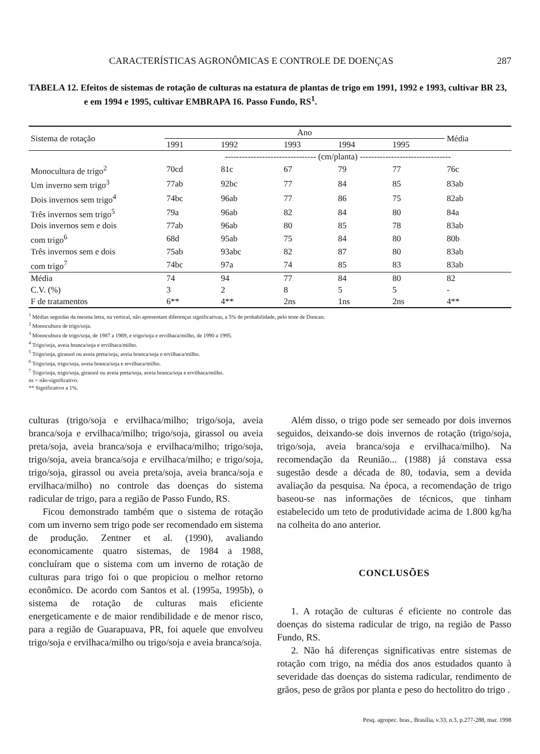CARACTERÍSTICAS AGRONÔMICAS E CONTROLE DE DOENÇAS 287
TABELA 12. Efeitos de sistemas de rotação de culturas na estatura de plantas de trigo em 1991, 1992 e 1993, cultivar BR 23, e em 1994 e 1995, cultivar EMBRAPA 16. Passo Fundo, RS<sup>1</sup>.
| Sistema de rotação | Ano | | | | | Média |
| --- | --- | --- | --- | --- | --- | --- |
| | 1991 | 1992 | 1993 | 1994 | 1995 | |
| | -------------------------------- (cm/planta) -------------------------------- | | | | | |
| Monocultura de trigo<sup>2</sup> | 70cd | 81c | 67 | 79 | 77 | 76c |
| Um inverno sem trigo<sup>3</sup> | 77ab | 92bc | 77 | 84 | 85 | 83ab |
| Dois invernos sem trigo<sup>4</sup> | 74bc | 96ab | 77 | 86 | 75 | 82ab |
| Três invernos sem trigo<sup>5</sup> | 79a | 96ab | 82 | 84 | 80 | 84a |
| Dois invernos sem e dois | 77ab | 96ab | 80 | 85 | 78 | 83ab |
| com trigo<sup>6</sup> | 68d | 95ab | 75 | 84 | 80 | 80b |
| Três invernos sem e dois | 75ab | 93abc | 82 | 87 | 80 | 83ab |
| com trigo<sup>7</sup> | 74bc | 97a | 74 | 85 | 83 | 83ab |
| Média | 74 | 94 | 77 | 84 | 80 | 82 |
| C.V. (%) | 3 | 2 | 8 | 5 | 5 | - |
| F de tratamentos | 6** | 4** | 2ns | 1ns | 2ns | 4** |
<sup>1</sup> Médias seguidas da mesma letra, na vertical, não apresentam diferenças significativas, a 5% de probabilidade, pelo teste de Duncan.
<sup>2</sup> Monocultura de trigo/soja.
<sup>3</sup> Monocultura de trigo/soja, de 1987 a 1989, e trigo/soja e ervilhaca/milho, de 1990 a 1995.
<sup>4</sup> Trigo/soja, aveia branca/soja e ervilhaca/milho.
<sup>5</sup> Trigo/soja, girassol ou aveia preta/soja, aveia branca/soja e ervilhaca/milho.
<sup>6</sup> Trigo/soja, trigo/soja, aveia branca/soja e ervilhaca/milho.
<sup>7</sup> Trigo/soja, trigo/soja, girassol ou aveia preta/soja, aveia branca/soja e ervilhaca/milho.
ns = não-significativo.
** Significativo a 1%.
culturas (trigo/soja e ervilhaca/milho; trigo/soja, aveia branca/soja e ervilhaca/milho; trigo/soja, girassol ou aveia preta/soja, aveia branca/soja e ervilhaca/milho; trigo/soja, trigo/soja, aveia branca/soja e ervilhaca/milho; e trigo/soja, trigo/soja, girassol ou aveia preta/soja, aveia branca/soja e ervilhaca/milho) no controle das doenças do sistema radicular de trigo, para a região de Passo Fundo, RS.
Ficou demonstrado também que o sistema de rotação com um inverno sem trigo pode ser recomendado em sistema de produção. Zentner et al. (1990), avaliando economicamente quatro sistemas, de 1984 a 1988, concluíram que o sistema com um inverno de rotação de culturas para trigo foi o que propiciou o melhor retorno econômico. De acordo com Santos et al. (1995a, 1995b), o sistema de rotação de culturas mais eficiente energeticamente e de maior rendibilidade e de menor risco, para a região de Guarapuava, PR, foi aquele que envolveu trigo/soja e ervilhaca/milho ou trigo/soja e aveia branca/soja.
Além disso, o trigo pode ser semeado por dois invernos seguidos, deixando-se dois invernos de rotação (trigo/soja, trigo/soja, aveia branca/soja e ervilhaca/milho). Na recomendação da Reunião... (1988) já constava essa sugestão desde a década de 80, todavia, sem a devida avaliação da pesquisa. Na época, a recomendação de trigo baseou-se nas informações de técnicos, que tinham estabelecido um teto de produtividade acima de 1.800 kg/ha na colheita do ano anterior.
CONCLUSÕES
1. A rotação de culturas é eficiente no controle das doenças do sistema radicular de trigo, na região de Passo Fundo, RS.
2. Não há diferenças significativas entre sistemas de rotação com trigo, na média dos anos estudados quanto à severidade das doenças do sistema radicular, rendimento de grãos, peso de grãos por planta e peso do hectolitro do trigo .
Pesq. agropec. bras., Brasília, v.33, n.3, p.277-288, mar. 1998